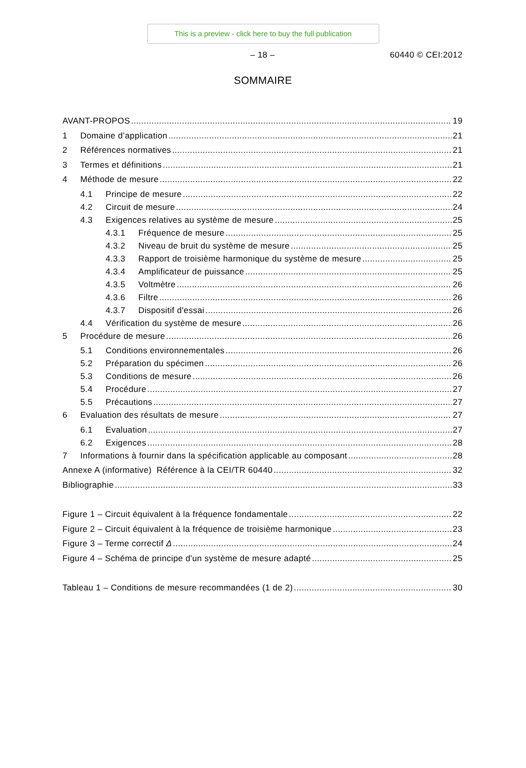This is a preview - click here to buy the full publication
– 18 –
60440 © CEI:2012
SOMMAIRE
AVANT-PROPOS 19
1 Domaine d’application 21
2 Références normatives 21
3 Termes et définitions 21
4 Méthode de mesure 22
4.1 Principe de mesure 22
4.2 Circuit de mesure 24
4.3 Exigences relatives au système de mesure 25
4.3.1 Fréquence de mesure 25
4.3.2 Niveau de bruit du système de mesure 25
4.3.3 Rapport de troisième harmonique du système de mesure 25
4.3.4 Amplificateur de puissance 25
4.3.5 Voltmètre 26
4.3.6 Filtre 26
4.3.7 Dispositif d'essai 26
4.4 Vérification du système de mesure 26
5 Procédure de mesure 26
5.1 Conditions environnementales 26
5.2 Préparation du spécimen 26
5.3 Conditions de mesure 26
5.4 Procédure 27
5.5 Précautions 27
6 Evaluation des résultats de mesure 27
6.1 Evaluation 27
6.2 Exigences 28
7 Informations à fournir dans la spécification applicable au composant 28
Annexe A (informative) Référence à la CEI/TR 60440 32
Bibliographie 33
Figure 1 – Circuit équivalent à la fréquence fondamentale 22
Figure 2 – Circuit équivalent à la fréquence de troisième harmonique 23
Figure 3 – Terme correctif Δ 24
Figure 4 – Schéma de principe d'un système de mesure adapté 25
Tableau 1 – Conditions de mesure recommandées (1 de 2) 30